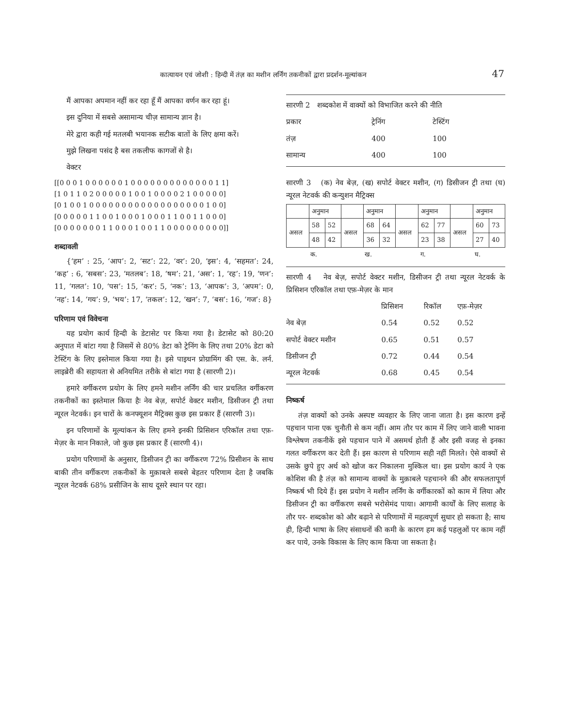कात्यायन एवं जोशी : हिन्दी में तंज़ का मशीन लर्निंग तकनीकों द्वारा प्रदर्शन-मूल्यांकन 47
मैं आपका अपमान नहीं कर रहा हूँ मैं आपका वर्णन कर रहा हूं।
इस दुनिया में सबसे असामान्य चीज़ सामान्य ज्ञान है।
मेरे द्वारा कही गई मतलबी भयानक सटीक बातों के लिए क्षमा करें।
मुझे लिखना पसंद है बस तकलीफ कागजों से है।
वेक्टर
[[0 0 0 1 0 0 0 0 0 0 1 0 0 0 0 0 0 0 0 0 0 0 0 0 1 1]
[1 0 1 1 0 2 0 0 0 0 0 1 0 0 1 0 0 0 0 2 1 0 0 0 0 0]
[0 1 0 0 1 0 0 0 0 0 0 0 0 0 0 0 0 0 0 0 0 0 0 1 0 0]
[0 0 0 0 0 1 1 0 0 1 0 0 0 1 0 0 0 1 1 0 0 1 1 0 0 0]
[0 0 0 0 0 0 0 1 1 0 0 0 1 0 0 1 1 0 0 0 0 0 0 0 0 0]]
शब्दावली
{‘हम’ : 25, ‘आप’: 2, ‘सट’: 22, ‘वर’: 20, ‘इस’: 4, ‘सहमत’: 24, ‘कह’ : 6, ‘सबस’: 23, ‘मतलब’: 18, ‘षम’: 21, ‘अस’: 1, ‘रह’: 19, ‘णन’: 11, ‘गलत’: 10, ‘पस’: 15, ‘कर’: 5, ‘नक’: 13, ‘आपक’: 3, ‘अपम’: 0, ‘नह’: 14, ‘गय’: 9, ‘भय’: 17, ‘तकल’: 12, ‘खन’: 7, ‘बस’: 16, ‘गज’: 8}
परिणाम एवं विवेचना
यह प्रयोग कार्य हिन्दी के डेटासेट पर किया गया है। डेटासेट को 80:20 अनुपात में बांटा गया है जिसमें से 80% डेटा को ट्रेनिंग के लिए तथा 20% डेटा को टेस्टिंग के लिए इस्तेमाल किया गया है। इसे पाइथन प्रोग्रामिंग की एस. के. लर्न. लाइब्रेरी की सहायता से अनियमित तरीके से बांटा गया है (सारणी 2)।
हमारे वर्गीकरण प्रयोग के लिए हमने मशीन लर्निंग की चार प्रचलित वर्गीकरण तकनीकों का इस्तेमाल किया हैः नेव बेज़, सपोर्ट वेक्टर मशीन, डिसीजन ट्री तथा न्यूरल नेटवर्क। इन चारों के कनफ्यूशन मैट्रिक्स कुछ इस प्रकार हैं (सारणी 3)।
इन परिणामों के मूल्यांकन के लिए हमने इनकी प्रिसिशन एरिकॉल तथा एफ़-मेज़र के मान निकाले, जो कुछ इस प्रकार हैं (सारणी 4)।
प्रयोग परिणामों के अनुसार, डिसीजन ट्री का वर्गीकरण 72% प्रिसीशन के साथ बाकी तीन वर्गीकरण तकनीकों के मुक़ाबले सबसे बेहतर परिणाम देता है जबकि न्यूरल नेटवर्क 68% प्रसीजिन के साथ दूसरे स्थान पर रहा।
सारणी 2 शब्दकोश में वाक्यों को विभाजित करने की नीति
| प्रकार | ट्रेनिंग | टेस्टिंग |
| तंज़ | 400 | 100 |
| सामान्य | 400 | 100 |
सारणी 3 (क) नेव बेज़, (ख) सपोर्ट वेक्टर मशीन, (ग) डिसीजन ट्री तथा (घ) न्यूरल नेटवर्क की कन्युशन मैट्रिक्स
| | अनुमान | | | अनुमान | | | अनुमान | | | अनुमान | |
| असल | 58 | 52 | असल | 68 | 64 | असल | 62 | 77 | असल | 60 | 73 |
| | 48 | 42 | | 36 | 32 | | 23 | 38 | | 27 | 40 |
| क. | | | ख. | | | ग. | | | घ. | | |
सारणी 4 नेव बेज़, सपोर्ट वेक्टर मशीन, डिसीजन ट्री तथा न्यूरल नेटवर्क के प्रिसिशन एरिकॉल तथा एफ़-मेज़र के मान
| | प्रिसिशन | रिकॉल | एफ़-मेज़र |
| नेव बेज़ | 0.54 | 0.52 | 0.52 |
| सपोर्ट वेक्टर मशीन | 0.65 | 0.51 | 0.57 |
| डिसीजन ट्री | 0.72 | 0.44 | 0.54 |
| न्यूरल नेटवर्क | 0.68 | 0.45 | 0.54 |
निष्कर्ष
तंज़ वाक्यों को उनके अस्पष्ट व्यवहार के लिए जाना जाता है। इस कारण इन्हें पहचान पाना एक चुनौती से कम नहीं। आम तौर पर काम में लिए जाने वाली भावना विश्लेषण तकनीकें इसे पहचान पाने में असमर्थ होती हैं और इसी वजह से इनका गलत वर्गीकरण कर देती हैं। इस कारण से परिणाम सही नहीं मिलते। ऐसे वाक्यों से उसके छुपे हुए अर्थ को खोज कर निकालना मुश्किल था। इस प्रयोग कार्य ने एक कोशिश की है तंज़ को सामान्य वाक्यों के मुक़ाबले पहचानने की और सफलतापूर्ण निष्कर्ष भी दिये हैं। इस प्रयोग ने मशीन लर्निंग के वर्गीकारकों को काम में लिया और डिसीजन ट्री का वर्गीकरण सबसे भरोसेमंद पाया। आगामी कार्यों के लिए सलाह के तौर पर- शब्दकोश को और बढ़ाने से परिणामों में महत्वपूर्ण सुधार हो सकता है; साथ ही, हिन्दी भाषा के लिए संसाधनों की कमी के कारण हम कई पहलुओं पर काम नहीं कर पाये, उनके विकास के लिए काम किया जा सकता है।